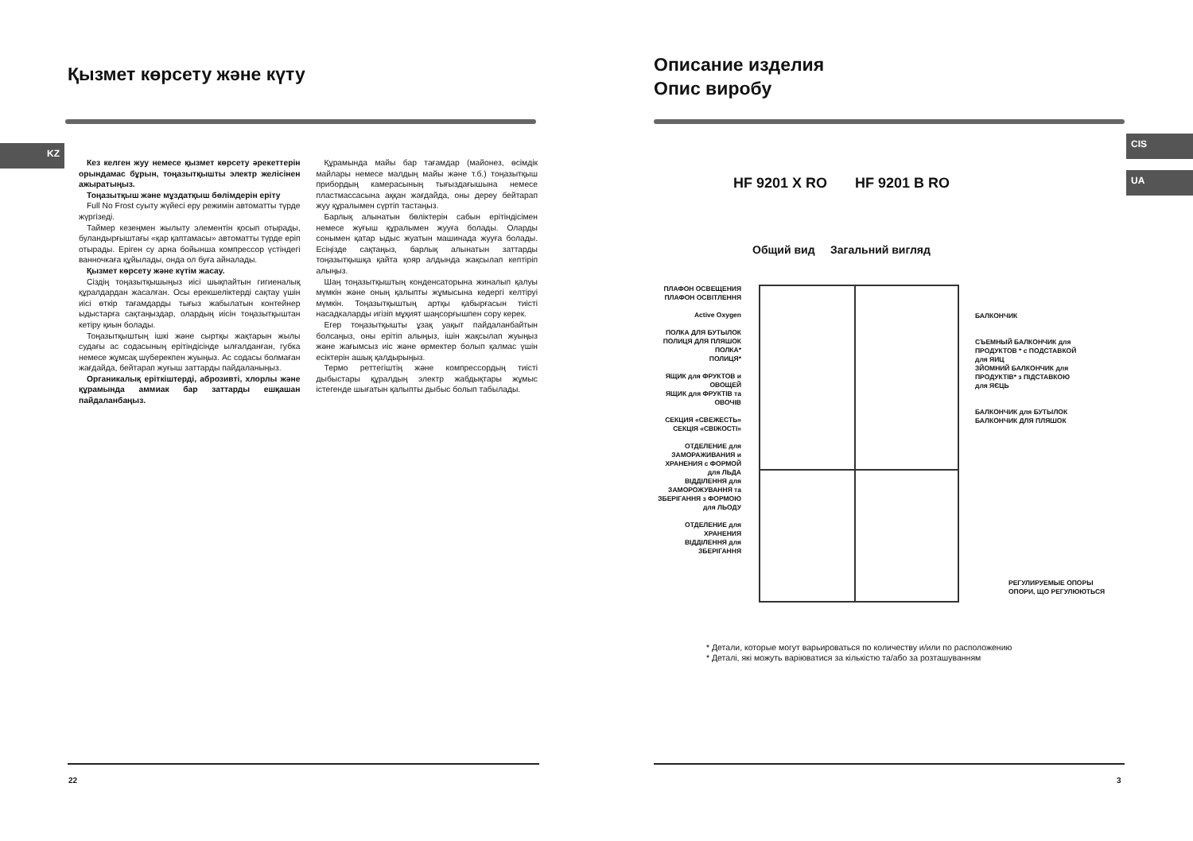Қызмет көрсету және күту
KZ
Кез келген жуу немесе қызмет көрсету әрекеттерін орындамас бұрын, тоңазытқышты электр желісінен ажыратыңыз.
Тоңазытқыш және мұздатқыш бөлімдерін еріту
Full No Frost суыту жүйесі еру режимін автоматты түрде жүргізеді.
Таймер кезеңмен жылыту элементін қосып отырады, буландырғыштағы «қар қаптамасы» автоматты түрде еріп отырады. Еріген су арна бойынша компрессор үстіндегі ванночкаға құйылады, онда ол буға айналады.
Қызмет көрсету және күтім жасау.
Сіздің тоңазытқышыңыз иісі шықпайтын гигиеналық құралдардан жасалған. Осы ерекшеліктерді сақтау үшін иісі өткір тағамдарды тығыз жабылатын контейнер ыдыстарға сақтаңыздар, олардың иісін тоңазытқыштан кетіру қиын болады.
Тоңазытқыштың ішкі және сыртқы жақтарын жылы судағы ас содасының ерітіндісінде ылғалданған, губка немесе жұмсақ шүберекпен жуыңыз. Ас содасы болмаған жағдайда, бейтарап жуғыш заттарды пайдаланыңыз.
Органикалық еріткіштерді, аброзивті, хлорлы және құрамында аммиак бар заттарды ешқашан пайдаланбаңыз.
Құрамында майы бар тағамдар (майонез, өсімдік майлары немесе малдың майы және т.б.) тоңазытқыш прибордың камерасының тығыздағышына немесе пластмассасына аққан жағдайда, оны дереу бейтарап жуу құралымен сүртіп тастаңыз.
Барлық алынатын бөліктерін сабын ерітіндісімен немесе жуғыш құралымен жууға болады. Оларды сонымен қатар ыдыс жуатын машинада жууға болады. Есіңізде сақтаңыз, барлық алынатын заттарды тоңазытқышқа қайта қояр алдында жақсылап кептіріп алыңыз.
Шаң тоңазытқыштың конденсаторына жиналып қалуы мүмкін және оның қалыпты жұмысына кедергі келтіруі мүмкін. Тоңазытқыштың артқы қабырғасын тиісті насадкаларды игізіп мұқият шаңсорғышпен сору керек.
Егер тоңазытқышты ұзақ уақыт пайдаланбайтын болсаңыз, оны ерітіп алыңыз, ішін жақсылап жуыңыз және жағымсыз иіс және өрмектер болып қалмас үшін есіктерін ашық қалдырыңыз.
Термо реттегіштің және компрессордың тиісті дыбыстары құралдың электр жабдықтары жұмыс істегенде шығатын қалыпты дыбыс болып табылады.
22
Описание изделия
Опис виробу
CIS
UA
HF 9201 X RO HF 9201 B RO
Общий вид Загальний вигляд
ПЛАФОН ОСВЕЩЕНИЯ
ПЛАФОН ОСВІТЛЕННЯ
Active Oxygen
ПОЛКА ДЛЯ БУТЫЛОК
ПОЛИЦЯ ДЛЯ ПЛЯШОК
ПОЛКА*
ПОЛИЦЯ*
ЯЩИК для ФРУКТОВ и ОВОЩЕЙ
ЯЩИК для ФРУКТІВ та ОВОЧІВ
СЕКЦИЯ «СВЕЖЕСТЬ»
СЕКЦІЯ «СВІЖОСТІ»
ОТДЕЛЕНИЕ для ЗАМОРАЖИВАНИЯ и ХРАНЕНИЯ с ФОРМОЙ для ЛЬДА
ВІДДІЛЕННЯ для ЗАМОРОЖУВАННЯ та ЗБЕРІГАННЯ з ФОРМОЮ для ЛЬОДУ
ОТДЕЛЕНИЕ для ХРАНЕНИЯ
ВІДДІЛЕННЯ для ЗБЕРІГАННЯ
БАЛКОНЧИК
СЪЕМНЫЙ БАЛКОНЧИК для ПРОДУКТОВ * с ПОДСТАВКОЙ для ЯИЦ
ЗЙОМНИЙ БАЛКОНЧИК для ПРОДУКТІВ* з ПІДСТАВКОЮ для ЯЄЦЬ
БАЛКОНЧИК для БУТЫЛОК
БАЛКОНЧИК ДЛЯ ПЛЯШОК
РЕГУЛИРУЕМЫЕ ОПОРЫ
ОПОРИ, ЩО РЕГУЛЮЮТЬСЯ
* Детали, которые могут варьироваться по количеству и/или по расположению
* Деталі, які можуть варіюватися за кількістю та/або за розташуванням
3